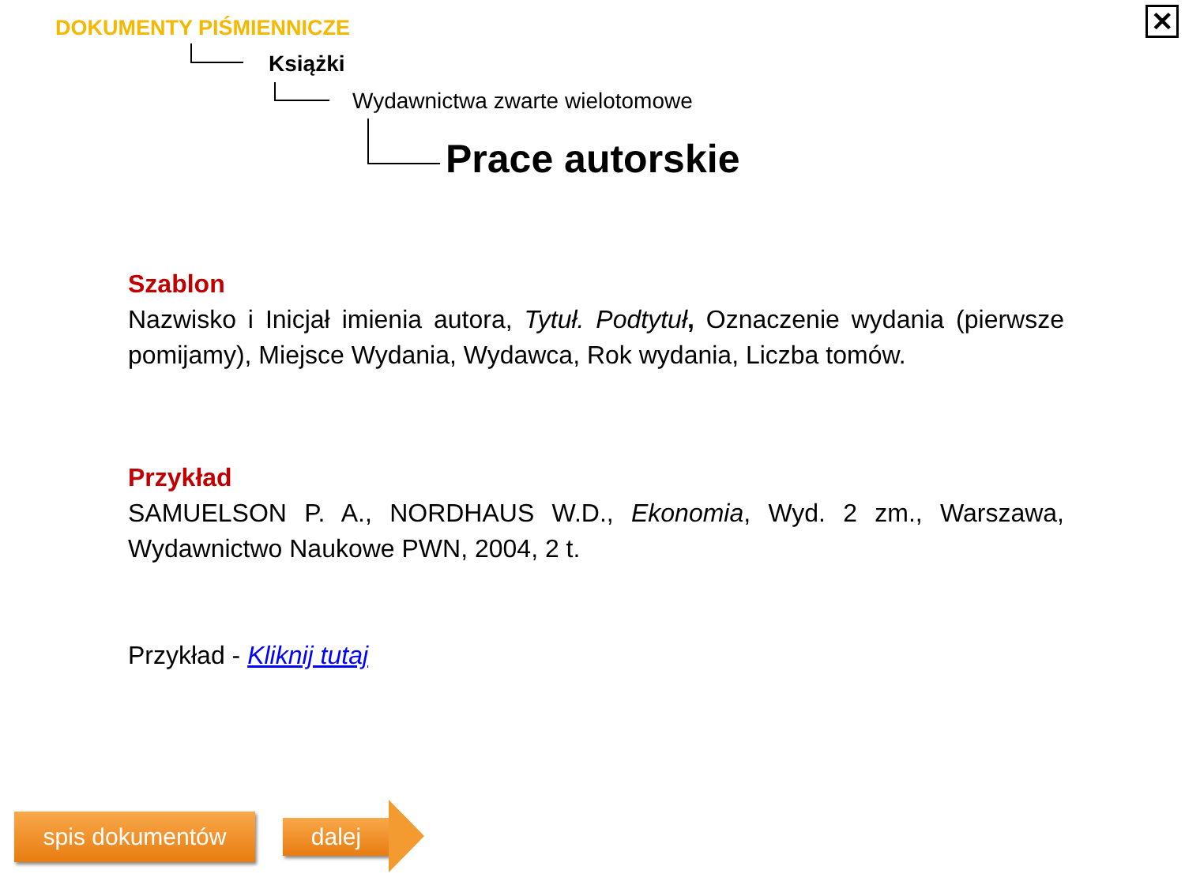✕
DOKUMENTY PIŚMIENNICZE
Książki
Wydawnictwa zwarte wielotomowe
Prace autorskie
Szablon
Nazwisko i Inicjał imienia autora, Tytuł. Podtytuł, Oznaczenie wydania (pierwsze pomijamy), Miejsce Wydania, Wydawca, Rok wydania, Liczba tomów.
Przykład
SAMUELSON P. A., NORDHAUS W.D., Ekonomia, Wyd. 2 zm., Warszawa, Wydawnictwo Naukowe PWN, 2004, 2 t.
Przykład - Kliknij tutaj
spis dokumentów dalej